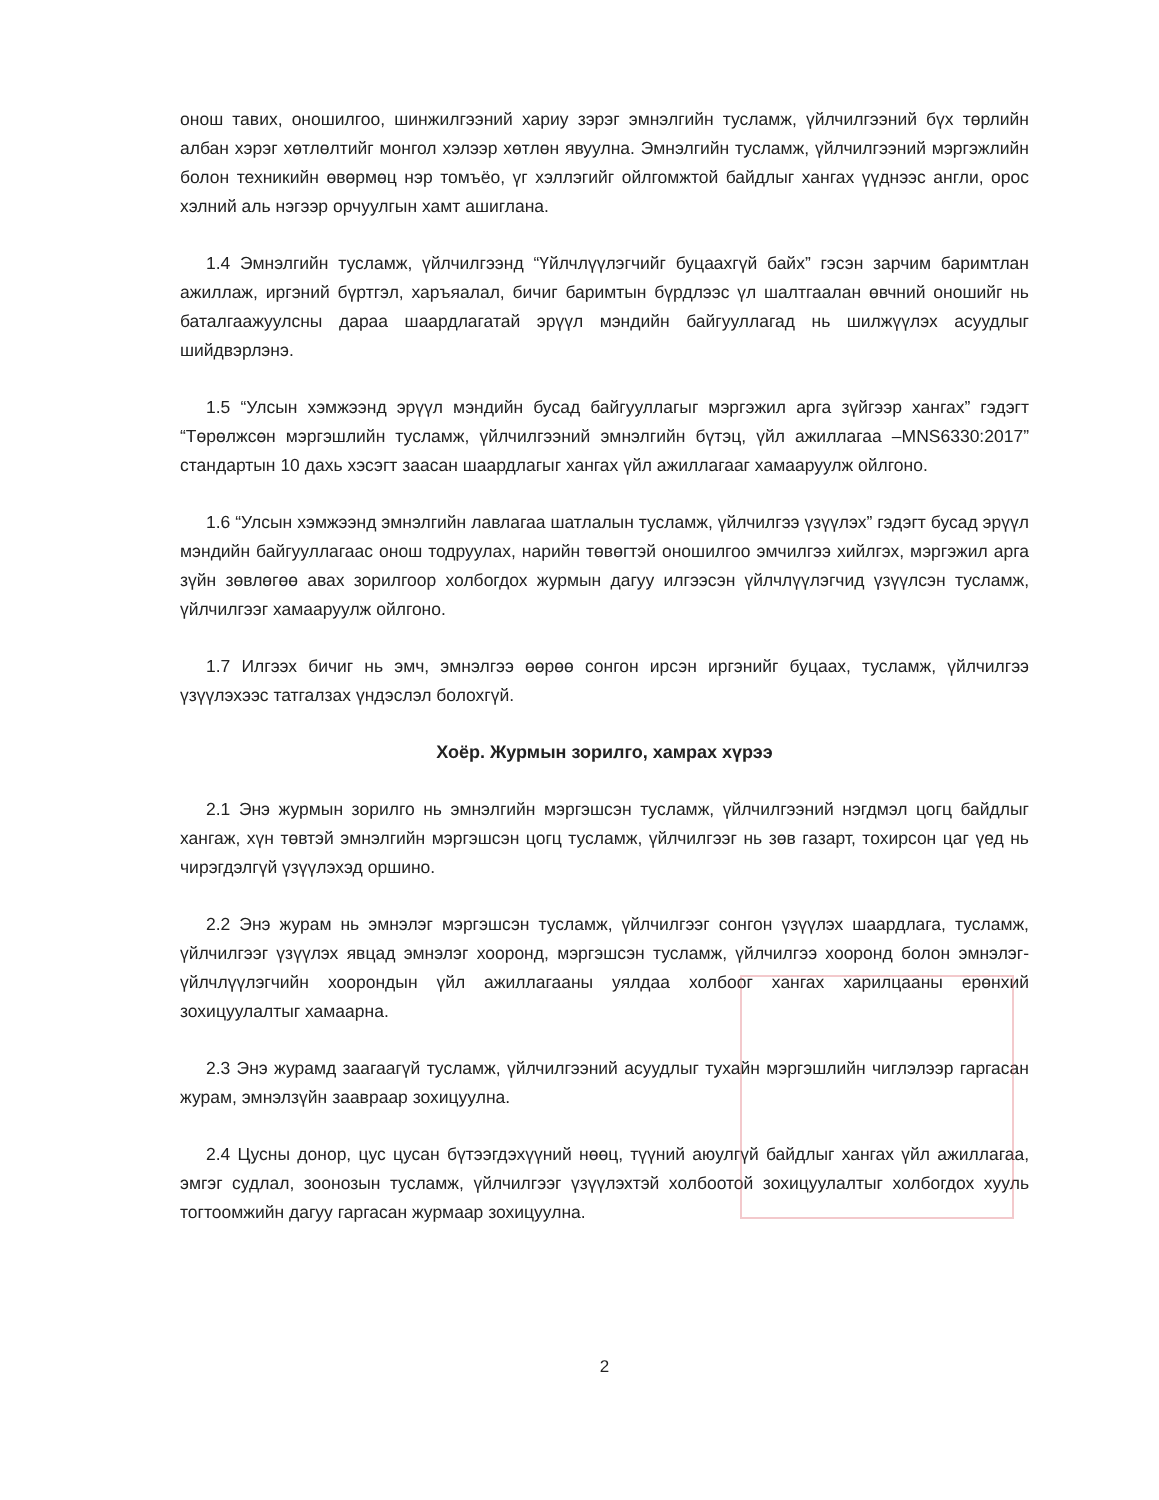онош тавих, оношилгоо, шинжилгээний хариу зэрэг эмнэлгийн тусламж, үйлчилгээний бүх төрлийн албан хэрэг хөтлөлтийг монгол хэлээр хөтлөн явуулна. Эмнэлгийн тусламж, үйлчилгээний мэргэжлийн болон техникийн өвөрмөц нэр томъёо, үг хэллэгийг ойлгомжтой байдлыг хангах үүднээс англи, орос хэлний аль нэгээр орчуулгын хамт ашиглана.
1.4 Эмнэлгийн тусламж, үйлчилгээнд “Үйлчлүүлэгчийг буцаахгүй байх” гэсэн зарчим баримтлан ажиллаж, иргэний бүртгэл, харъяалал, бичиг баримтын бүрдлээс үл шалтгаалан өвчний оношийг нь баталгаажуулсны дараа шаардлагатай эрүүл мэндийн байгууллагад нь шилжүүлэх асуудлыг шийдвэрлэнэ.
1.5 “Улсын хэмжээнд эрүүл мэндийн бусад байгууллагыг мэргэжил арга зүйгээр хангах” гэдэгт “Төрөлжсөн мэргэшлийн тусламж, үйлчилгээний эмнэлгийн бүтэц, үйл ажиллагаа –MNS6330:2017” стандартын 10 дахь хэсэгт заасан шаардлагыг хангах үйл ажиллагааг хамааруулж ойлгоно.
1.6 “Улсын хэмжээнд эмнэлгийн лавлагаа шатлалын тусламж, үйлчилгээ үзүүлэх” гэдэгт бусад эрүүл мэндийн байгууллагаас онош тодруулах, нарийн төвөгтэй оношилгоо эмчилгээ хийлгэх, мэргэжил арга зүйн зөвлөгөө авах зорилгоор холбогдох журмын дагуу илгээсэн үйлчлүүлэгчид үзүүлсэн тусламж, үйлчилгээг хамааруулж ойлгоно.
1.7 Илгээх бичиг нь эмч, эмнэлгээ өөрөө сонгон ирсэн иргэнийг буцаах, тусламж, үйлчилгээ үзүүлэхээс татгалзах үндэслэл болохгүй.
Хоёр. Журмын зорилго, хамрах хүрээ
2.1 Энэ журмын зорилго нь эмнэлгийн мэргэшсэн тусламж, үйлчилгээний нэгдмэл цогц байдлыг хангаж, хүн төвтэй эмнэлгийн мэргэшсэн цогц тусламж, үйлчилгээг нь зөв газарт, тохирсон цаг үед нь чирэгдэлгүй үзүүлэхэд оршино.
2.2 Энэ журам нь эмнэлэг мэргэшсэн тусламж, үйлчилгээг сонгон үзүүлэх шаардлага, тусламж, үйлчилгээг үзүүлэх явцад эмнэлэг хооронд, мэргэшсэн тусламж, үйлчилгээ хооронд болон эмнэлэг-үйлчлүүлэгчийн хоорондын үйл ажиллагааны уялдаа холбоог хангах харилцааны ерөнхий зохицуулалтыг хамаарна.
2.3 Энэ журамд заагаагүй тусламж, үйлчилгээний асуудлыг тухайн мэргэшлийн чиглэлээр гаргасан журам, эмнэлзүйн зааврaар зохицуулна.
2.4 Цусны донор, цус цусан бүтээгдэхүүний нөөц, түүний аюулгүй байдлыг хангах үйл ажиллагаа, эмгэг судлал, зоонозын тусламж, үйлчилгээг үзүүлэхтэй холбоотой зохицуулалтыг холбогдох хууль тогтоомжийн дагуу гаргасан журмаар зохицуулна.
2